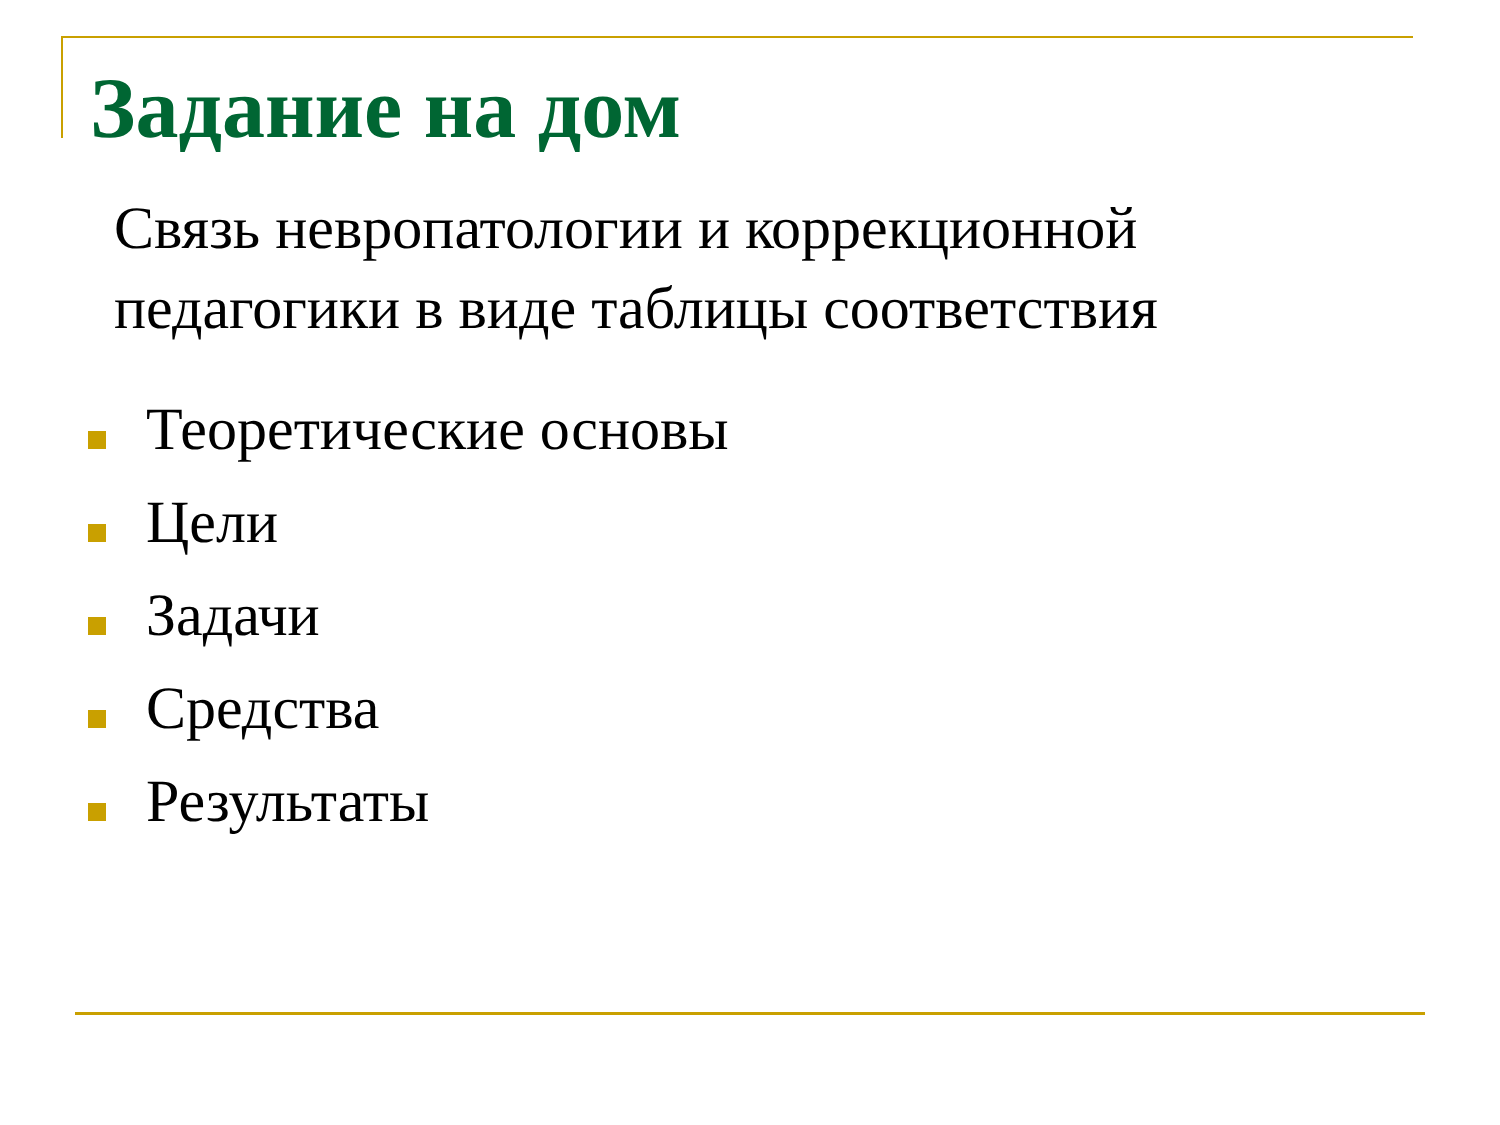Задание на дом
Связь невропатологии и коррекционной
педагогики в виде таблицы соответствия
Теоретические основы
Цели
Задачи
Средства
Результаты